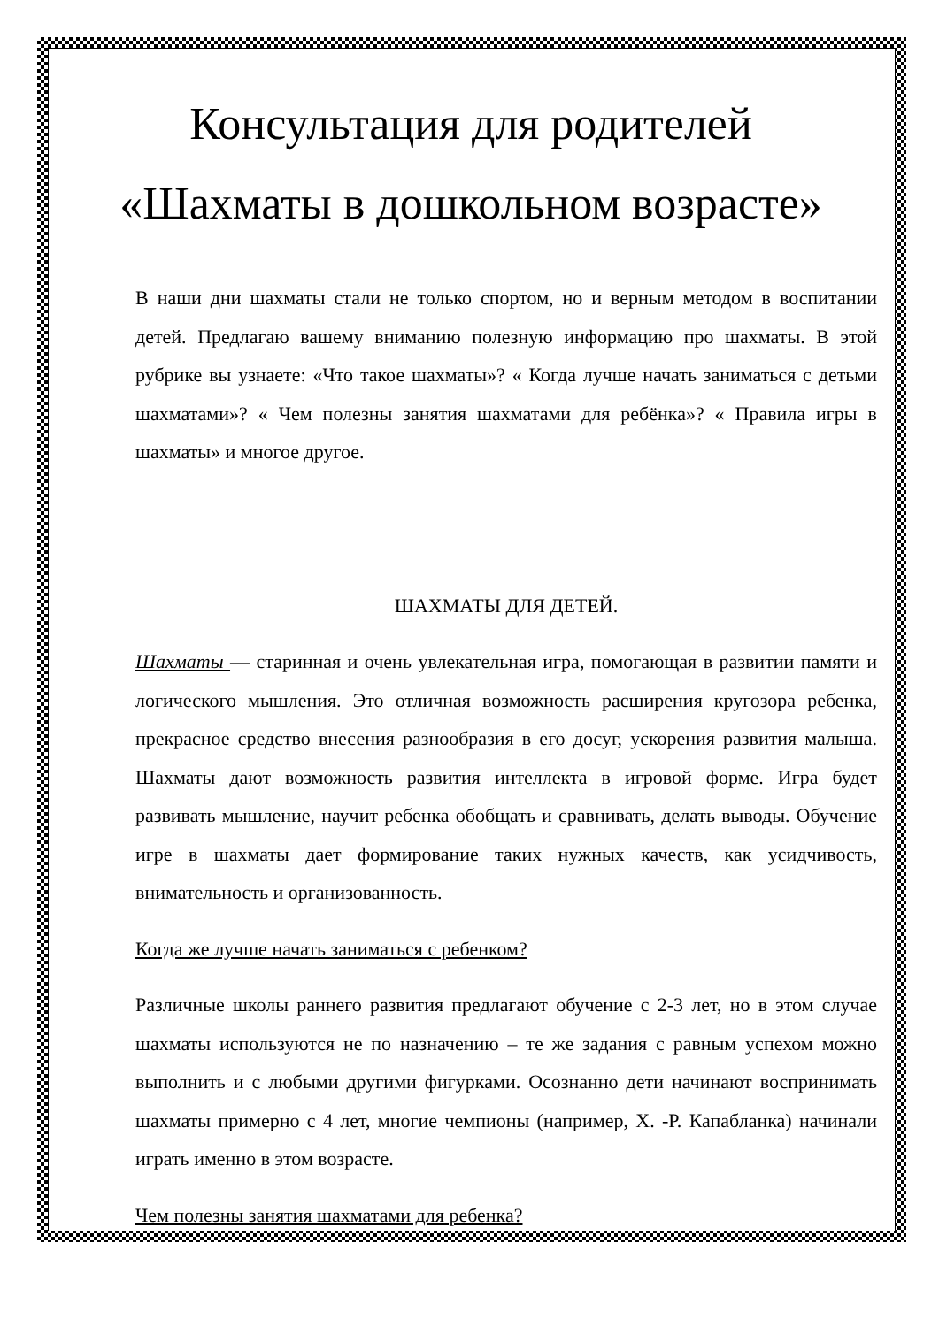Консультация для родителей
«Шахматы в дошкольном возрасте»
В наши дни шахматы стали не только спортом, но и верным методом в воспитании детей. Предлагаю вашему вниманию полезную информацию про шахматы. В этой рубрике вы узнаете: «Что такое шахматы»? « Когда лучше начать заниматься с детьми шахматами»? « Чем полезны занятия шахматами для ребёнка»? « Правила игры в шахматы» и многое другое.
ШАХМАТЫ ДЛЯ ДЕТЕЙ.
Шахматы — старинная и очень увлекательная игра, помогающая в развитии памяти и логического мышления. Это отличная возможность расширения кругозора ребенка, прекрасное средство внесения разнообразия в его досуг, ускорения развития малыша. Шахматы дают возможность развития интеллекта в игровой форме. Игра будет развивать мышление, научит ребенка обобщать и сравнивать, делать выводы. Обучение игре в шахматы дает формирование таких нужных качеств, как усидчивость, внимательность и организованность.
Когда же лучше начать заниматься с ребенком?
Различные школы раннего развития предлагают обучение с 2-3 лет, но в этом случае шахматы используются не по назначению – те же задания с равным успехом можно выполнить и с любыми другими фигурками. Осознанно дети начинают воспринимать шахматы примерно с 4 лет, многие чемпионы (например, Х. -Р. Капабланка) начинали играть именно в этом возрасте.
Чем полезны занятия шахматами для ребенка?